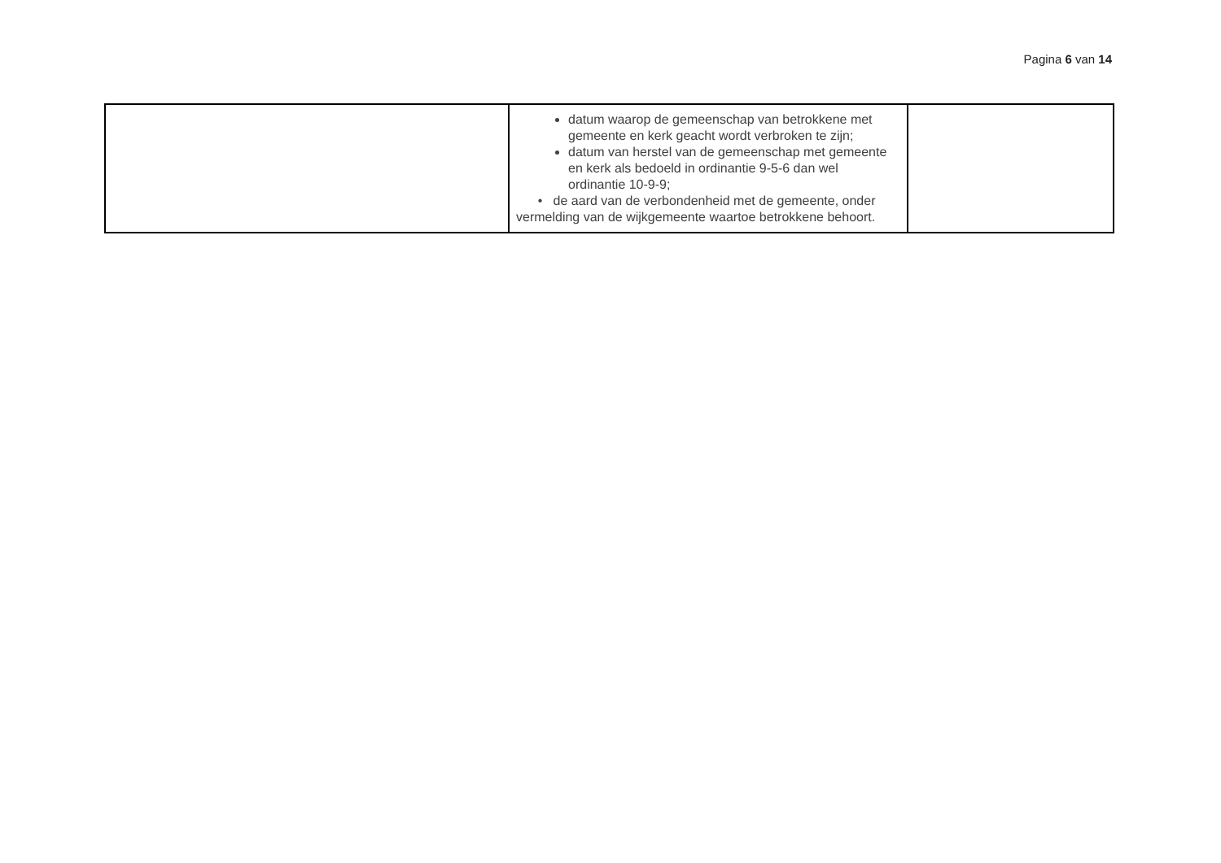Pagina 6 van 14
| | datum waarop de gemeenschap van betrokkene met gemeente en kerk geacht wordt verbroken te zijn; datum van herstel van de gemeenschap met gemeente en kerk als bedoeld in ordinantie 9-5-6 dan wel ordinantie 10-9-9; • de aard van de verbondenheid met de gemeente, onder vermelding van de wijkgemeente waartoe betrokkene behoort. | |